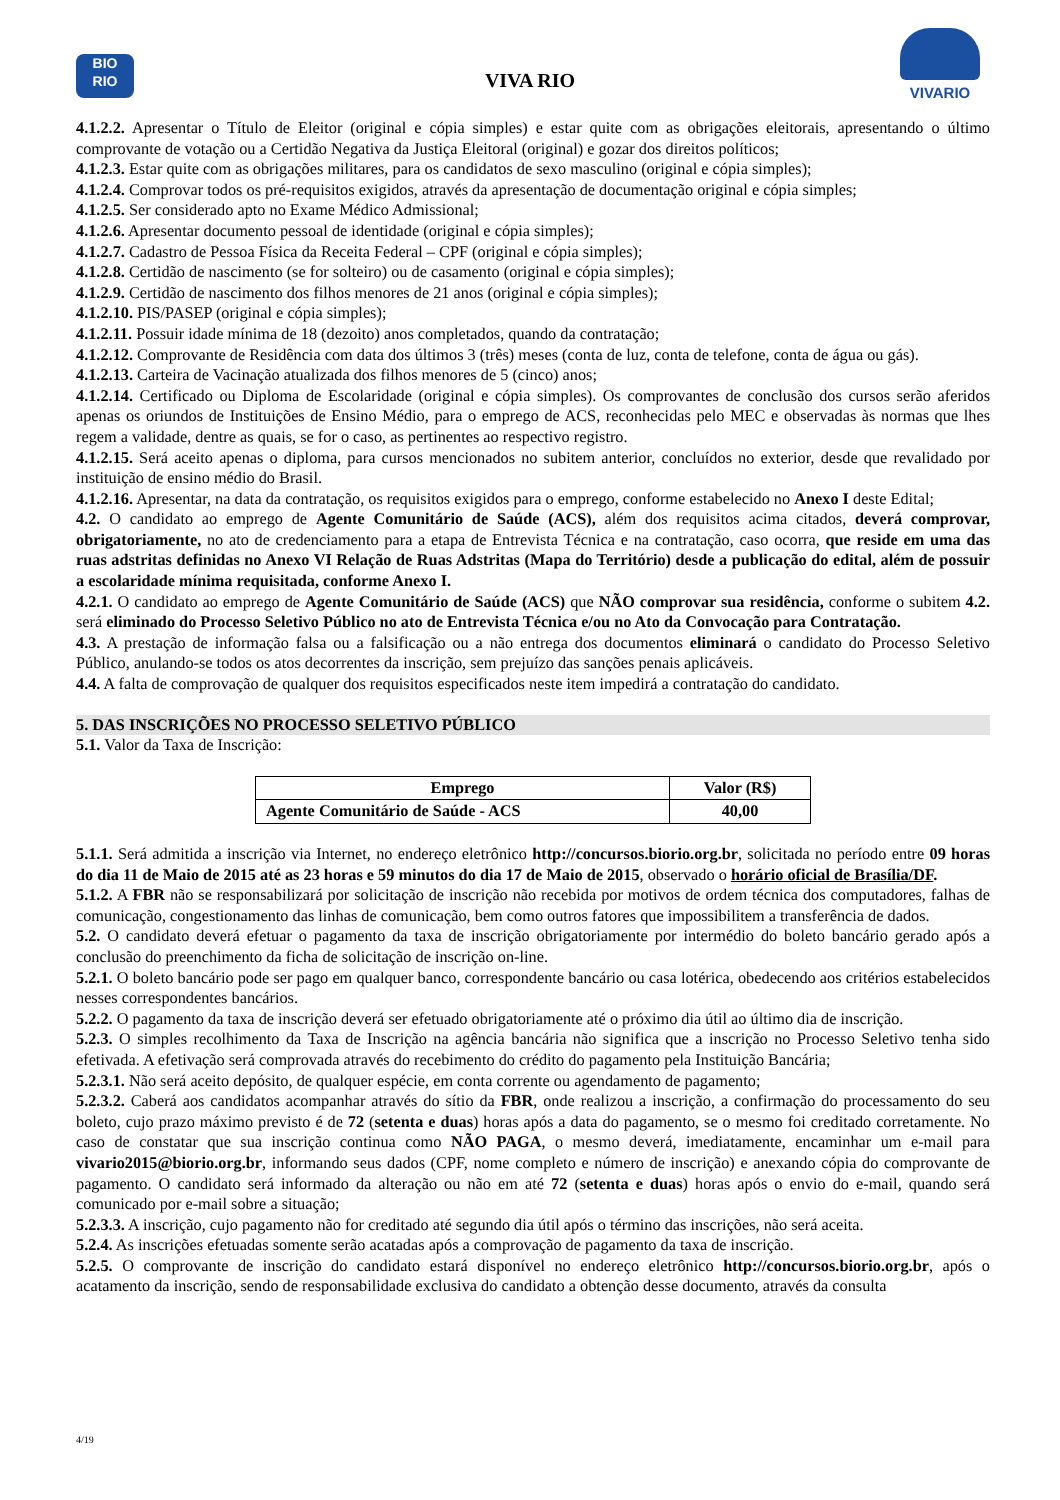BIO
RIO
VIVA RIO
VIVARIO
4.1.2.2. Apresentar o Título de Eleitor (original e cópia simples) e estar quite com as obrigações eleitorais, apresentando o último comprovante de votação ou a Certidão Negativa da Justiça Eleitoral (original) e gozar dos direitos políticos;
4.1.2.3. Estar quite com as obrigações militares, para os candidatos de sexo masculino (original e cópia simples);
4.1.2.4. Comprovar todos os pré-requisitos exigidos, através da apresentação de documentação original e cópia simples;
4.1.2.5. Ser considerado apto no Exame Médico Admissional;
4.1.2.6. Apresentar documento pessoal de identidade (original e cópia simples);
4.1.2.7. Cadastro de Pessoa Física da Receita Federal – CPF (original e cópia simples);
4.1.2.8. Certidão de nascimento (se for solteiro) ou de casamento (original e cópia simples);
4.1.2.9. Certidão de nascimento dos filhos menores de 21 anos (original e cópia simples);
4.1.2.10. PIS/PASEP (original e cópia simples);
4.1.2.11. Possuir idade mínima de 18 (dezoito) anos completados, quando da contratação;
4.1.2.12. Comprovante de Residência com data dos últimos 3 (três) meses (conta de luz, conta de telefone, conta de água ou gás).
4.1.2.13. Carteira de Vacinação atualizada dos filhos menores de 5 (cinco) anos;
4.1.2.14. Certificado ou Diploma de Escolaridade (original e cópia simples). Os comprovantes de conclusão dos cursos serão aferidos apenas os oriundos de Instituições de Ensino Médio, para o emprego de ACS, reconhecidas pelo MEC e observadas às normas que lhes regem a validade, dentre as quais, se for o caso, as pertinentes ao respectivo registro.
4.1.2.15. Será aceito apenas o diploma, para cursos mencionados no subitem anterior, concluídos no exterior, desde que revalidado por instituição de ensino médio do Brasil.
4.1.2.16. Apresentar, na data da contratação, os requisitos exigidos para o emprego, conforme estabelecido no Anexo I deste Edital;
4.2. O candidato ao emprego de Agente Comunitário de Saúde (ACS), além dos requisitos acima citados, deverá comprovar, obrigatoriamente, no ato de credenciamento para a etapa de Entrevista Técnica e na contratação, caso ocorra, que reside em uma das ruas adstritas definidas no Anexo VI Relação de Ruas Adstritas (Mapa do Território) desde a publicação do edital, além de possuir a escolaridade mínima requisitada, conforme Anexo I.
4.2.1. O candidato ao emprego de Agente Comunitário de Saúde (ACS) que NÃO comprovar sua residência, conforme o subitem 4.2. será eliminado do Processo Seletivo Público no ato de Entrevista Técnica e/ou no Ato da Convocação para Contratação.
4.3. A prestação de informação falsa ou a falsificação ou a não entrega dos documentos eliminará o candidato do Processo Seletivo Público, anulando-se todos os atos decorrentes da inscrição, sem prejuízo das sanções penais aplicáveis.
4.4. A falta de comprovação de qualquer dos requisitos especificados neste item impedirá a contratação do candidato.
5. DAS INSCRIÇÕES NO PROCESSO SELETIVO PÚBLICO
5.1. Valor da Taxa de Inscrição:
| Emprego | Valor (R$) |
| --- | --- |
| Agente Comunitário de Saúde - ACS | 40,00 |
5.1.1. Será admitida a inscrição via Internet, no endereço eletrônico http://concursos.biorio.org.br, solicitada no período entre 09 horas do dia 11 de Maio de 2015 até as 23 horas e 59 minutos do dia 17 de Maio de 2015, observado o horário oficial de Brasília/DF.
5.1.2. A FBR não se responsabilizará por solicitação de inscrição não recebida por motivos de ordem técnica dos computadores, falhas de comunicação, congestionamento das linhas de comunicação, bem como outros fatores que impossibilitem a transferência de dados.
5.2. O candidato deverá efetuar o pagamento da taxa de inscrição obrigatoriamente por intermédio do boleto bancário gerado após a conclusão do preenchimento da ficha de solicitação de inscrição on-line.
5.2.1. O boleto bancário pode ser pago em qualquer banco, correspondente bancário ou casa lotérica, obedecendo aos critérios estabelecidos nesses correspondentes bancários.
5.2.2. O pagamento da taxa de inscrição deverá ser efetuado obrigatoriamente até o próximo dia útil ao último dia de inscrição.
5.2.3. O simples recolhimento da Taxa de Inscrição na agência bancária não significa que a inscrição no Processo Seletivo tenha sido efetivada. A efetivação será comprovada através do recebimento do crédito do pagamento pela Instituição Bancária;
5.2.3.1. Não será aceito depósito, de qualquer espécie, em conta corrente ou agendamento de pagamento;
5.2.3.2. Caberá aos candidatos acompanhar através do sítio da FBR, onde realizou a inscrição, a confirmação do processamento do seu boleto, cujo prazo máximo previsto é de 72 (setenta e duas) horas após a data do pagamento, se o mesmo foi creditado corretamente. No caso de constatar que sua inscrição continua como NÃO PAGA, o mesmo deverá, imediatamente, encaminhar um e-mail para vivario2015@biorio.org.br, informando seus dados (CPF, nome completo e número de inscrição) e anexando cópia do comprovante de pagamento. O candidato será informado da alteração ou não em até 72 (setenta e duas) horas após o envio do e-mail, quando será comunicado por e-mail sobre a situação;
5.2.3.3. A inscrição, cujo pagamento não for creditado até segundo dia útil após o término das inscrições, não será aceita.
5.2.4. As inscrições efetuadas somente serão acatadas após a comprovação de pagamento da taxa de inscrição.
5.2.5. O comprovante de inscrição do candidato estará disponível no endereço eletrônico http://concursos.biorio.org.br, após o acatamento da inscrição, sendo de responsabilidade exclusiva do candidato a obtenção desse documento, através da consulta
4/19